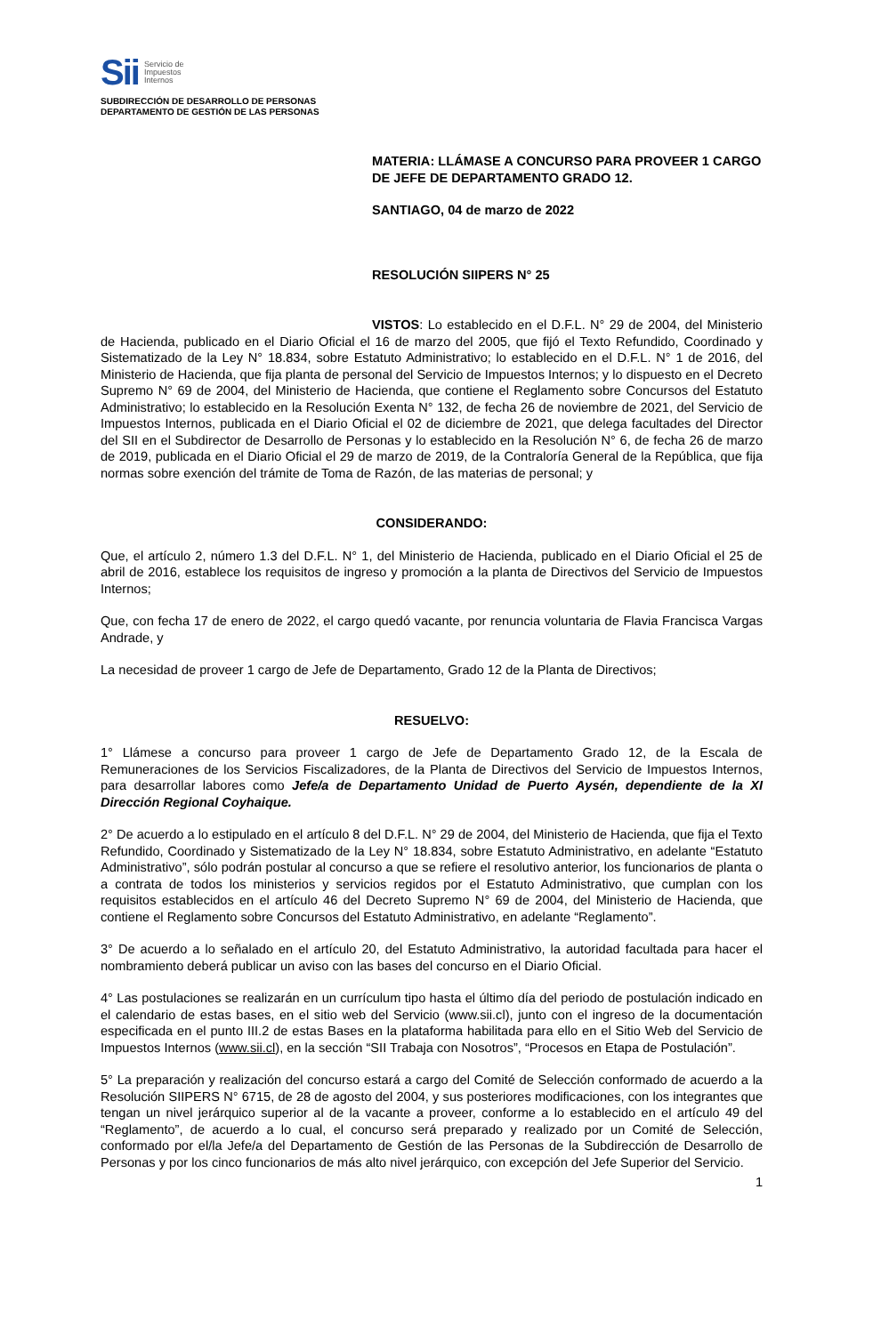Sii Servicio de
Impuestos
Internos
SUBDIRECCIÓN DE DESARROLLO DE PERSONAS
DEPARTAMENTO DE GESTIÓN DE LAS PERSONAS
MATERIA: LLÁMASE A CONCURSO PARA PROVEER 1 CARGO DE JEFE DE DEPARTAMENTO GRADO 12.
SANTIAGO, 04 de marzo de 2022
RESOLUCIÓN SIIPERS N° 25
VISTOS: Lo establecido en el D.F.L. N° 29 de 2004, del Ministerio de Hacienda, publicado en el Diario Oficial el 16 de marzo del 2005, que fijó el Texto Refundido, Coordinado y Sistematizado de la Ley N° 18.834, sobre Estatuto Administrativo; lo establecido en el D.F.L. N° 1 de 2016, del Ministerio de Hacienda, que fija planta de personal del Servicio de Impuestos Internos; y lo dispuesto en el Decreto Supremo N° 69 de 2004, del Ministerio de Hacienda, que contiene el Reglamento sobre Concursos del Estatuto Administrativo; lo establecido en la Resolución Exenta N° 132, de fecha 26 de noviembre de 2021, del Servicio de Impuestos Internos, publicada en el Diario Oficial el 02 de diciembre de 2021, que delega facultades del Director del SII en el Subdirector de Desarrollo de Personas y lo establecido en la Resolución N° 6, de fecha 26 de marzo de 2019, publicada en el Diario Oficial el 29 de marzo de 2019, de la Contraloría General de la República, que fija normas sobre exención del trámite de Toma de Razón, de las materias de personal; y
CONSIDERANDO:
Que, el artículo 2, número 1.3 del D.F.L. N° 1, del Ministerio de Hacienda, publicado en el Diario Oficial el 25 de abril de 2016, establece los requisitos de ingreso y promoción a la planta de Directivos del Servicio de Impuestos Internos;
Que, con fecha 17 de enero de 2022, el cargo quedó vacante, por renuncia voluntaria de Flavia Francisca Vargas Andrade, y
La necesidad de proveer 1 cargo de Jefe de Departamento, Grado 12 de la Planta de Directivos;
RESUELVO:
1° Llámese a concurso para proveer 1 cargo de Jefe de Departamento Grado 12, de la Escala de Remuneraciones de los Servicios Fiscalizadores, de la Planta de Directivos del Servicio de Impuestos Internos, para desarrollar labores como Jefe/a de Departamento Unidad de Puerto Aysén, dependiente de la XI Dirección Regional Coyhaique.
2° De acuerdo a lo estipulado en el artículo 8 del D.F.L. N° 29 de 2004, del Ministerio de Hacienda, que fija el Texto Refundido, Coordinado y Sistematizado de la Ley N° 18.834, sobre Estatuto Administrativo, en adelante “Estatuto Administrativo”, sólo podrán postular al concurso a que se refiere el resolutivo anterior, los funcionarios de planta o a contrata de todos los ministerios y servicios regidos por el Estatuto Administrativo, que cumplan con los requisitos establecidos en el artículo 46 del Decreto Supremo N° 69 de 2004, del Ministerio de Hacienda, que contiene el Reglamento sobre Concursos del Estatuto Administrativo, en adelante “Reglamento”.
3° De acuerdo a lo señalado en el artículo 20, del Estatuto Administrativo, la autoridad facultada para hacer el nombramiento deberá publicar un aviso con las bases del concurso en el Diario Oficial.
4° Las postulaciones se realizarán en un currículum tipo hasta el último día del periodo de postulación indicado en el calendario de estas bases, en el sitio web del Servicio (www.sii.cl), junto con el ingreso de la documentación especificada en el punto III.2 de estas Bases en la plataforma habilitada para ello en el Sitio Web del Servicio de Impuestos Internos (www.sii.cl), en la sección “SII Trabaja con Nosotros”, “Procesos en Etapa de Postulación”.
5° La preparación y realización del concurso estará a cargo del Comité de Selección conformado de acuerdo a la Resolución SIIPERS N° 6715, de 28 de agosto del 2004, y sus posteriores modificaciones, con los integrantes que tengan un nivel jerárquico superior al de la vacante a proveer, conforme a lo establecido en el artículo 49 del “Reglamento”, de acuerdo a lo cual, el concurso será preparado y realizado por un Comité de Selección, conformado por el/la Jefe/a del Departamento de Gestión de las Personas de la Subdirección de Desarrollo de Personas y por los cinco funcionarios de más alto nivel jerárquico, con excepción del Jefe Superior del Servicio.
1